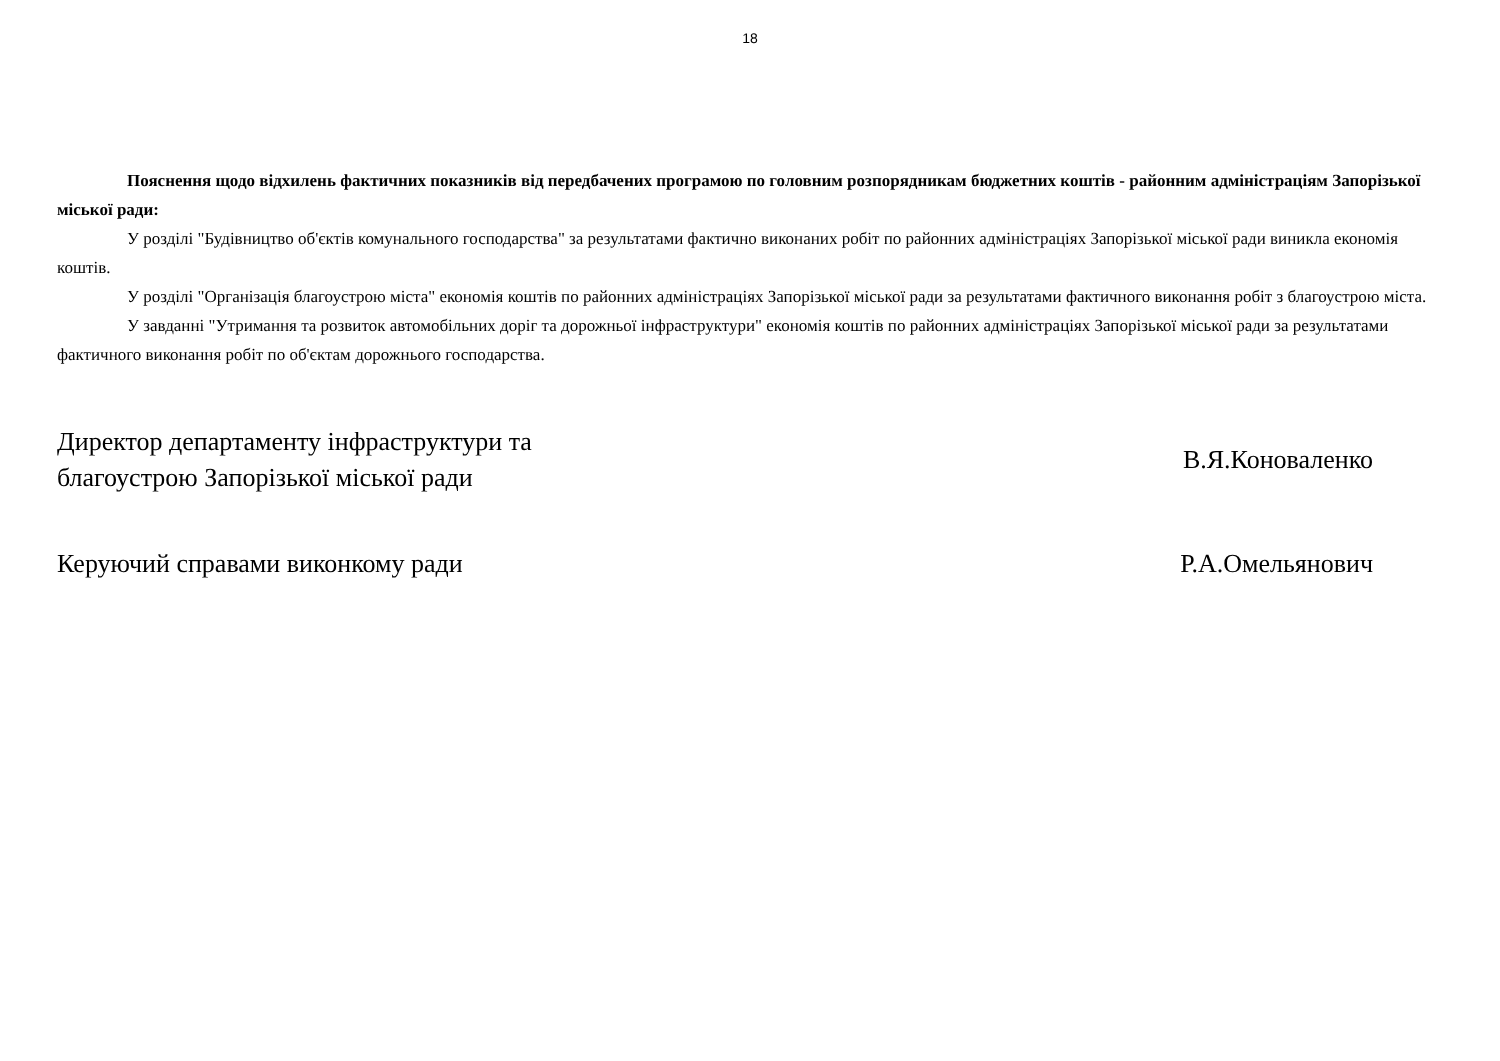18
Пояснення щодо відхилень фактичних показників від передбачених програмою по головним розпорядникам бюджетних коштів - районним адміністраціям Запорізької міської ради:
У розділі "Будівництво об'єктів комунального господарства" за результатами фактично виконаних робіт по районних адміністраціях Запорізької міської ради виникла економія коштів.
У розділі "Організація благоустрою міста" економія коштів по районних адміністраціях Запорізької міської ради за результатами фактичного виконання робіт з благоустрою міста.
У завданні "Утримання та розвиток автомобільних доріг та дорожньої інфраструктури" економія коштів по районних адміністраціях Запорізької міської ради за результатами фактичного виконання робіт по об'єктам дорожнього господарства.
Директор департаменту інфраструктури та
благоустрою Запорізької міської ради
В.Я.Коноваленко
Керуючий справами виконкому ради
Р.А.Омельянович